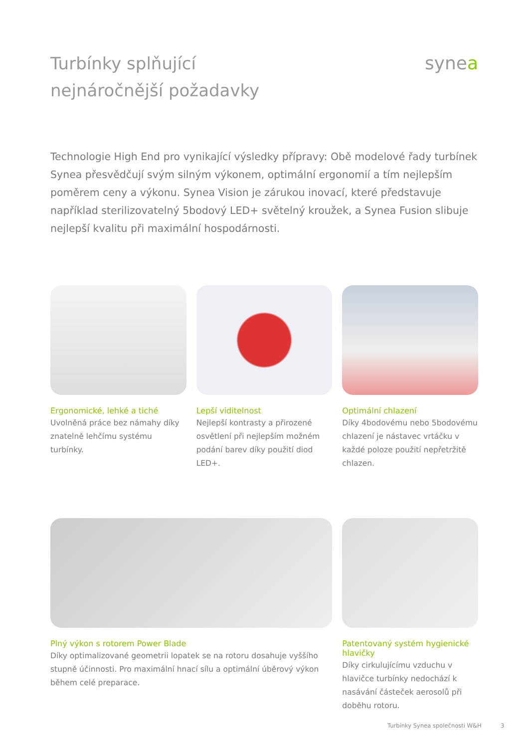Turbínky splňující
nejnáročnější požadavky
synea
Technologie High End pro vynikající výsledky přípravy: Obě modelové řady turbínek Synea přesvědčují svým silným výkonem, optimální ergonomií a tím nejlepším poměrem ceny a výkonu. Synea Vision je zárukou inovací, které představuje například sterilizovatelný 5bodový LED+ světelný kroužek, a Synea Fusion slibuje nejlepší kvalitu při maximální hospodárnosti.
Ergonomické, lehké a tiché
Uvolněná práce bez námahy díky znatelně lehčímu systému turbínky.
Lepší viditelnost
Nejlepší kontrasty a přirozené osvětlení při nejlepším možném podání barev díky použití diod LED+.
Optimální chlazení
Díky 4bodovému nebo 5bodovému chlazení je nástavec vrtáčku v každé poloze použití nepřetržitě chlazen.
Plný výkon s rotorem Power Blade
Díky optimalizované geometrii lopatek se na rotoru dosahuje vyššího stupně účinnosti. Pro maximální hnací sílu a optimální úběrový výkon během celé preparace.
Patentovaný systém hygienické hlavičky
Díky cirkulujícímu vzduchu v hlavičce turbínky nedochází k nasávání částeček aerosolů při doběhu rotoru.
Turbínky Synea společnosti W&H 3